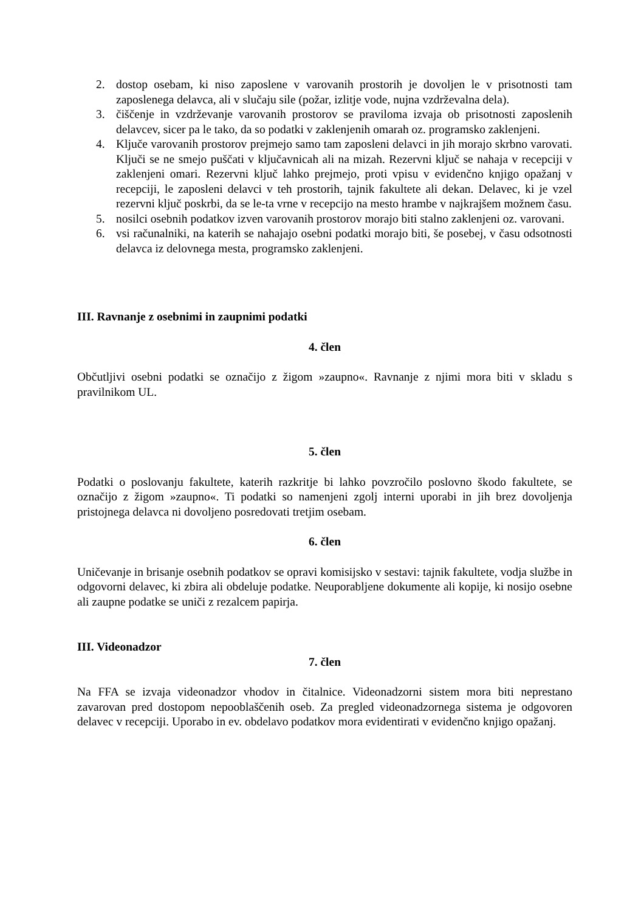2. dostop osebam, ki niso zaposlene v varovanih prostorih je dovoljen le v prisotnosti tam zaposlenega delavca, ali v slučaju sile (požar, izlitje vode, nujna vzdrževalna dela).
3. čiščenje in vzdrževanje varovanih prostorov se praviloma izvaja ob prisotnosti zaposlenih delavcev, sicer pa le tako, da so podatki v zaklenjenih omarah oz. programsko zaklenjeni.
4. Ključe varovanih prostorov prejmejo samo tam zaposleni delavci in jih morajo skrbno varovati. Ključi se ne smejo puščati v ključavnicah ali na mizah. Rezervni ključ se nahaja v recepciji v zaklenjeni omari. Rezervni ključ lahko prejmejo, proti vpisu v evidenčno knjigo opažanj v recepciji, le zaposleni delavci v teh prostorih, tajnik fakultete ali dekan. Delavec, ki je vzel rezervni ključ poskrbi, da se le-ta vrne v recepcijo na mesto hrambe v najkrajšem možnem času.
5. nosilci osebnih podatkov izven varovanih prostorov morajo biti stalno zaklenjeni oz. varovani.
6. vsi računalniki, na katerih se nahajajo osebni podatki morajo biti, še posebej, v času odsotnosti delavca iz delovnega mesta, programsko zaklenjeni.
III. Ravnanje z osebnimi in zaupnimi podatki
4. člen
Občutljivi osebni podatki se označijo z žigom »zaupno«. Ravnanje z njimi mora biti v skladu s pravilnikom UL.
5. člen
Podatki o poslovanju fakultete, katerih razkritje bi lahko povzročilo poslovno škodo fakultete, se označijo z žigom »zaupno«. Ti podatki so namenjeni zgolj interni uporabi in jih brez dovoljenja pristojnega delavca ni dovoljeno posredovati tretjim osebam.
6. člen
Uničevanje in brisanje osebnih podatkov se opravi komisijsko v sestavi: tajnik fakultete, vodja službe in odgovorni delavec, ki zbira ali obdeluje podatke. Neuporabljene dokumente ali kopije, ki nosijo osebne ali zaupne podatke se uniči z rezalcem papirja.
III. Videonadzor
7. člen
Na FFA se izvaja videonadzor vhodov in čitalnice. Videonadzorni sistem mora biti neprestano zavarovan pred dostopom nepooblaščenih oseb. Za pregled videonadzornega sistema je odgovoren delavec v recepciji. Uporabo in ev. obdelavo podatkov mora evidentirati v evidenčno knjigo opažanj.